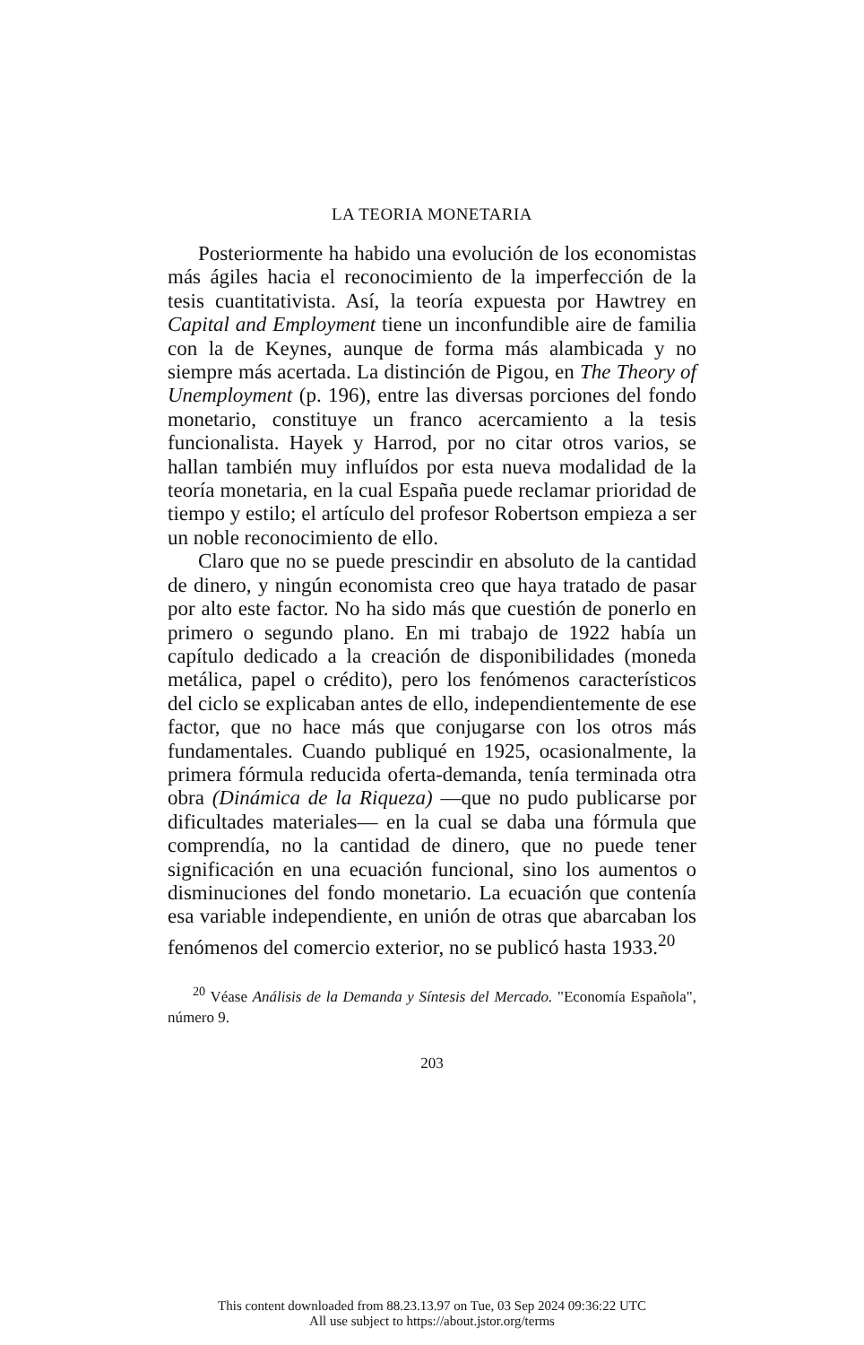LA TEORIA MONETARIA
Posteriormente ha habido una evolución de los economistas más ágiles hacia el reconocimiento de la imperfección de la tesis cuantitativista. Así, la teoría expuesta por Hawtrey en Capital and Employment tiene un inconfundible aire de familia con la de Keynes, aunque de forma más alambicada y no siempre más acertada. La distinción de Pigou, en The Theory of Unemployment (p. 196), entre las diversas porciones del fondo monetario, constituye un franco acercamiento a la tesis funcionalista. Hayek y Harrod, por no citar otros varios, se hallan también muy influídos por esta nueva modalidad de la teoría monetaria, en la cual España puede reclamar prioridad de tiempo y estilo; el artículo del profesor Robertson empieza a ser un noble reconocimiento de ello.
Claro que no se puede prescindir en absoluto de la cantidad de dinero, y ningún economista creo que haya tratado de pasar por alto este factor. No ha sido más que cuestión de ponerlo en primero o segundo plano. En mi trabajo de 1922 había un capítulo dedicado a la creación de disponibilidades (moneda metálica, papel o crédito), pero los fenómenos característicos del ciclo se explicaban antes de ello, independientemente de ese factor, que no hace más que conjugarse con los otros más fundamentales. Cuando publiqué en 1925, ocasionalmente, la primera fórmula reducida oferta-demanda, tenía terminada otra obra (Dinámica de la Riqueza) —que no pudo publicarse por dificultades materiales— en la cual se daba una fórmula que comprendía, no la cantidad de dinero, que no puede tener significación en una ecuación funcional, sino los aumentos o disminuciones del fondo monetario. La ecuación que contenía esa variable independiente, en unión de otras que abarcaban los fenómenos del comercio exterior, no se publicó hasta 1933.<sup>20</sup>
<sup>20</sup> Véase Análisis de la Demanda y Síntesis del Mercado. "Economía Española", número 9.
203
This content downloaded from 88.23.13.97 on Tue, 03 Sep 2024 09:36:22 UTC
All use subject to https://about.jstor.org/terms